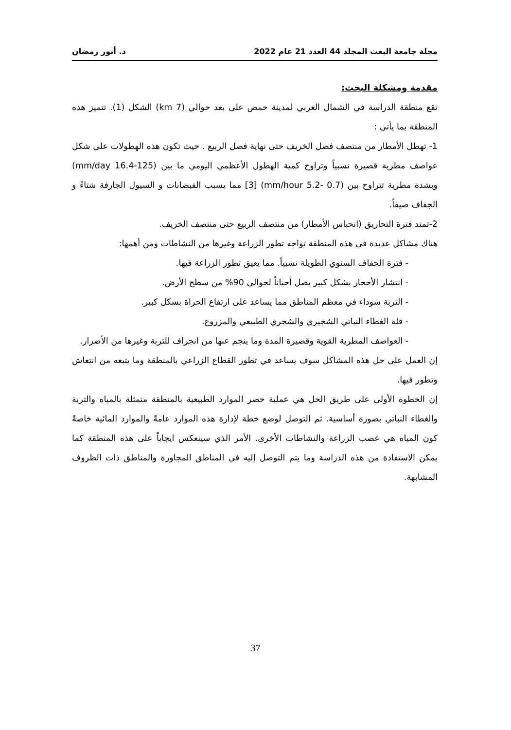مجلة جامعة البعث المجلد 44 العدد 21 عام 2022 د. أنور رمضان
مقدمة ومشكلة البحث:
تقع منطقة الدراسة في الشمال الغربي لمدينة حمص على بعد حوالي (7 km) الشكل (1). تتميز هذه المنطقة بما يأتي :
1- تهطل الأمطار من منتصف فصل الخريف حتى نهاية فصل الربيع . حيث تكون هذه الهطولات على شكل عواصف مطرية قصيرة نسبياً وتراوح كمية الهطول الأعظمي اليومي ما بين (mm/day 16.4-125) وبشدة مطرية تتراوح بين (mm/hour 5.2- 0.7) [3] مما يسبب الفيضانات و السيول الجارفة شتاءً و الجفاف صيفاً.
2-تمتد فترة التحاريق (انحباس الأمطار) من منتصف الربيع حتى منتصف الخريف.
هناك مشاكل عديدة في هذه المنطقة تواجه تطور الزراعة وغيرها من النشاطات ومن أهمها:
- فترة الجفاف السنوي الطويلة نسبياً. مما يعيق تطور الزراعة فيها.
- انتشار الأحجار بشكل كبير يصل أحياناً لحوالي 90% من سطح الأرض.
- التربة سوداء في معظم المناطق مما يساعد على ارتفاع الحراة بشكل كبير.
- قلة الغطاء النباتي الشجيري والشجري الطبيعي والمزروع.
- العواصف المطرية القوية وقصيرة المدة وما ينجم عنها من انجراف للتربة وغيرها من الأضرار.
إن العمل على حل هذه المشاكل سوف يساعد في تطور القطاع الزراعي بالمنطقة وما يتبعه من انتعاش وتطور فيها.
إن الخطوة الأولى على طريق الحل هي عملية حصر الموارد الطبيعية بالمنطقة متمثلة بالمياه والتربة والغطاء النباتي بصورة أساسية. ثم التوصل لوضع خطة لإدارة هذه الموارد عامةً والموارد المائية خاصةً كون المياه هي عصب الزراعة والنشاطات الأخرى. الأمر الذي سينعكس ايجاباً على هذه المنطقة كما يمكن الاستفادة من هذه الدراسة وما يتم التوصل إليه في المناطق المجاورة والمناطق ذات الظروف المشابهة.
37